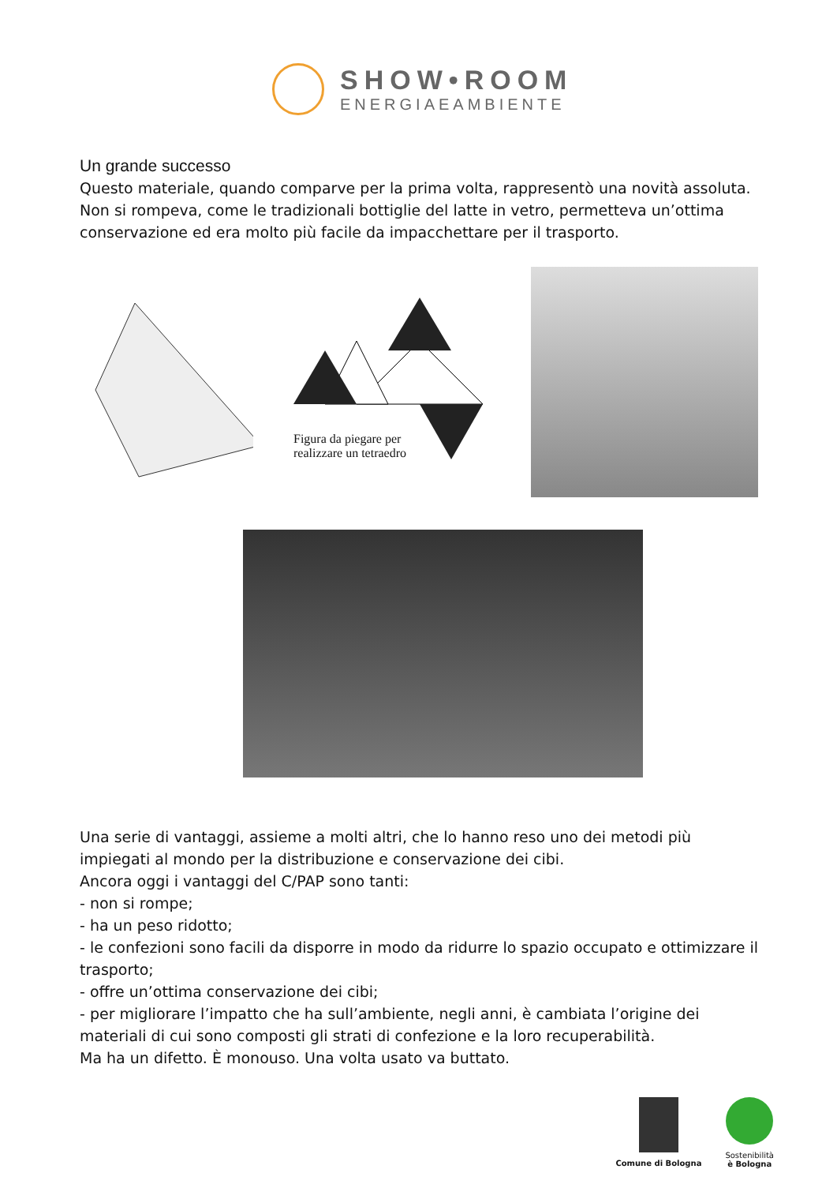SHOW•ROOM
ENERGIAEAMBIENTE
Un grande successo
Questo materiale, quando comparve per la prima volta, rappresentò una novità assoluta. Non si rompeva, come le tradizionali bottiglie del latte in vetro, permetteva un’ottima conservazione ed era molto più facile da impacchettare per il trasporto.
Figura da piegare per
realizzare un tetraedro
Una serie di vantaggi, assieme a molti altri, che lo hanno reso uno dei metodi più impiegati al mondo per la distribuzione e conservazione dei cibi.
Ancora oggi i vantaggi del C/PAP sono tanti:
- non si rompe;
- ha un peso ridotto;
- le confezioni sono facili da disporre in modo da ridurre lo spazio occupato e ottimizzare il trasporto;
- offre un’ottima conservazione dei cibi;
- per migliorare l’impatto che ha sull’ambiente, negli anni, è cambiata l’origine dei materiali di cui sono composti gli strati di confezione e la loro recuperabilità.
Ma ha un difetto. È monouso. Una volta usato va buttato.
Comune di Bologna Sostenibilità
è Bologna